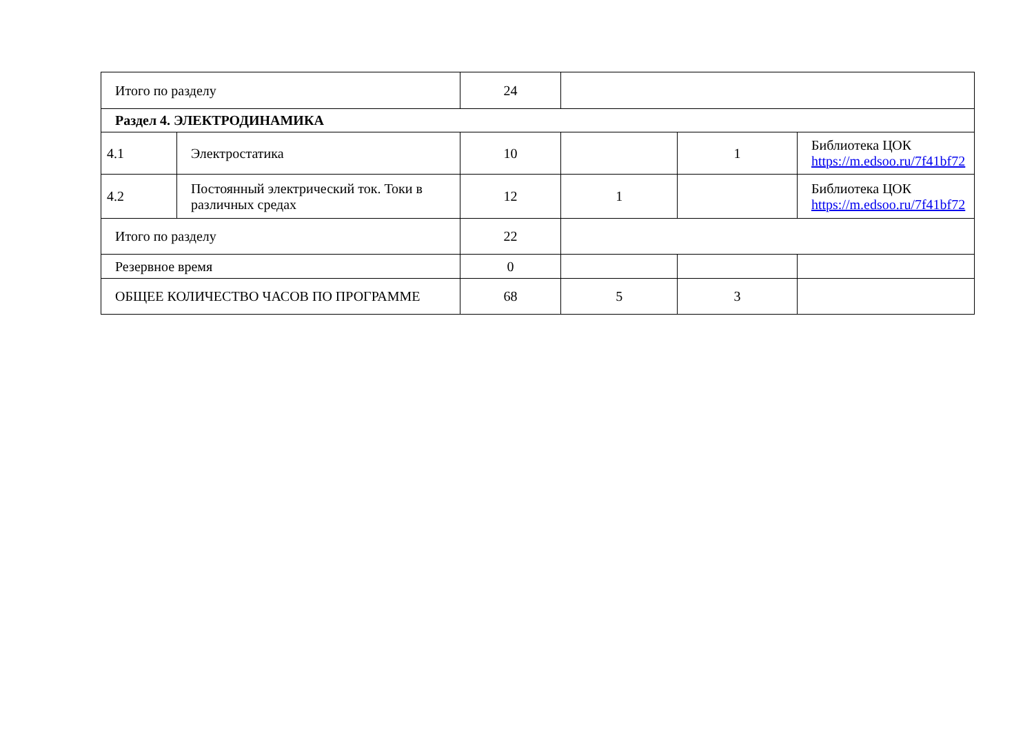| Итого по разделу | | 24 | | | |
| Раздел 4. ЭЛЕКТРОДИНАМИКА | | | | | |
| 4.1 | Электростатика | 10 | | 1 | Библиотека ЦОК https://m.edsoo.ru/7f41bf72 |
| 4.2 | Постоянный электрический ток. Токи в различных средах | 12 | 1 | | Библиотека ЦОК https://m.edsoo.ru/7f41bf72 |
| Итого по разделу | | 22 | | | |
| Резервное время | | 0 | | | |
| ОБЩЕЕ КОЛИЧЕСТВО ЧАСОВ ПО ПРОГРАММЕ | | 68 | 5 | 3 | |